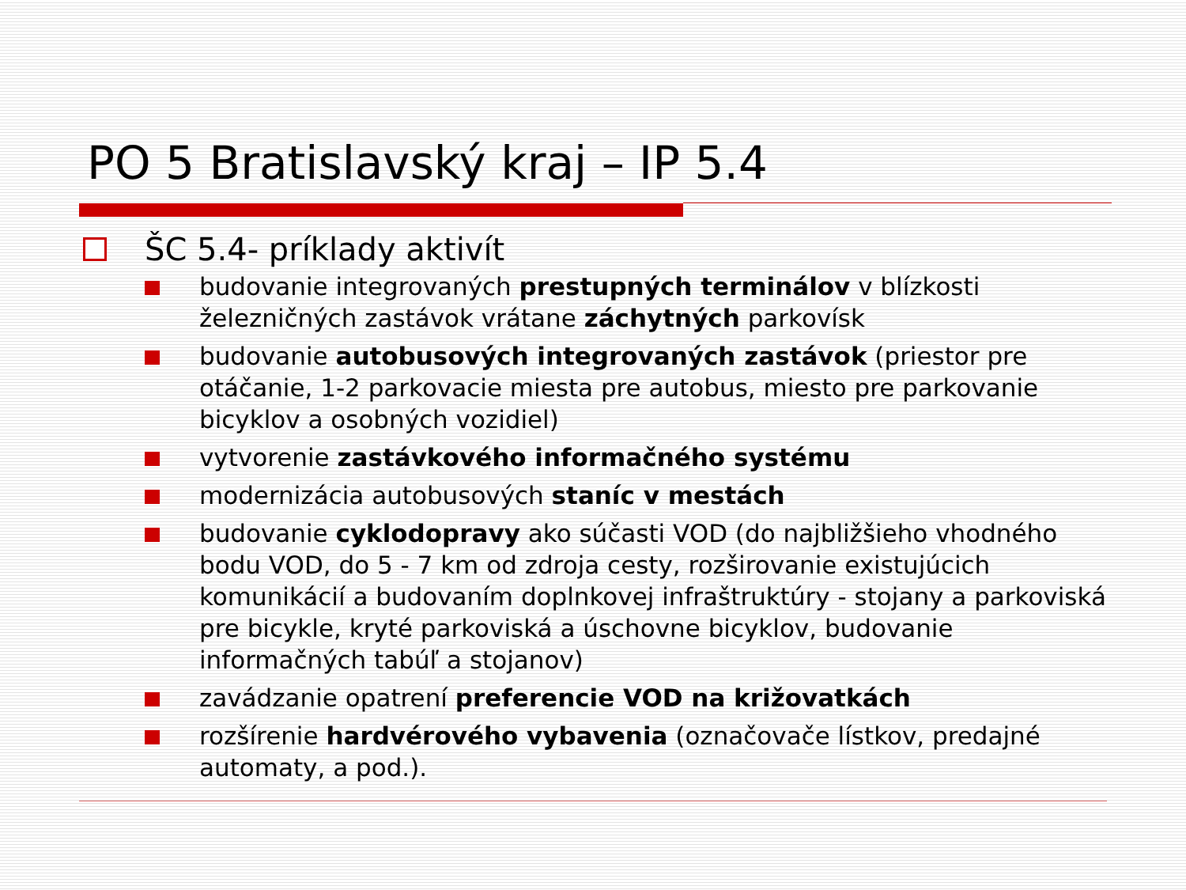PO 5 Bratislavský kraj – IP 5.4
ŠC 5.4- príklady aktivít
budovanie integrovaných prestupných terminálov v blízkosti železničných zastávok vrátane záchytných parkovísk
budovanie autobusových integrovaných zastávok (priestor pre otáčanie, 1-2 parkovacie miesta pre autobus, miesto pre parkovanie bicyklov a osobných vozidiel)
vytvorenie zastávkového informačného systému
modernizácia autobusových staníc v mestách
budovanie cyklodopravy ako súčasti VOD (do najbližšieho vhodného bodu VOD, do 5 - 7 km od zdroja cesty, rozširovanie existujúcich komunikácií a budovaním doplnkovej infraštruktúry - stojany a parkoviská pre bicykle, kryté parkoviská a úschovne bicyklov, budovanie informačných tabúľ a stojanov)
zavádzanie opatrení preferencie VOD na križovatkách
rozšírenie hardvérového vybavenia (označovače lístkov, predajné automaty, a pod.).